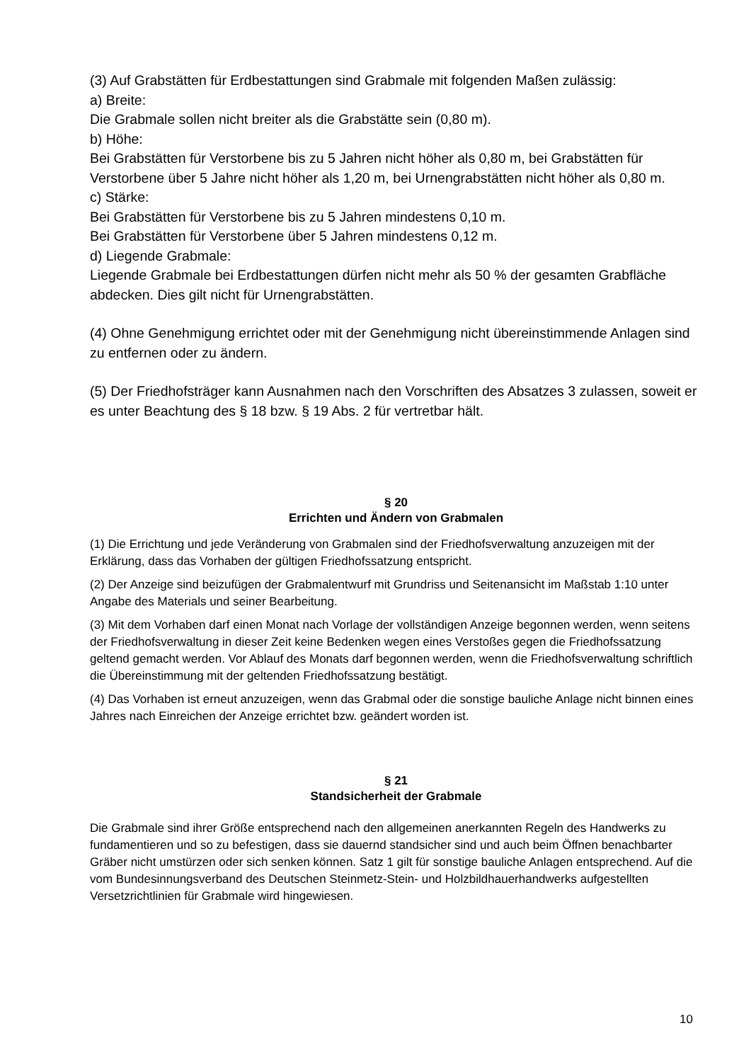(3) Auf Grabstätten für Erdbestattungen sind Grabmale mit folgenden Maßen zulässig:
a) Breite:
Die Grabmale sollen nicht breiter als die Grabstätte sein (0,80 m).
b) Höhe:
Bei Grabstätten für Verstorbene bis zu 5 Jahren nicht höher als 0,80 m, bei Grabstätten für Verstorbene über 5 Jahre nicht höher als 1,20 m, bei Urnengrabstätten nicht höher als 0,80 m.
c) Stärke:
Bei Grabstätten für Verstorbene bis zu 5 Jahren mindestens 0,10 m.
Bei Grabstätten für Verstorbene über 5 Jahren mindestens 0,12 m.
d) Liegende Grabmale:
Liegende Grabmale bei Erdbestattungen dürfen nicht mehr als 50 % der gesamten Grabfläche abdecken. Dies gilt nicht für Urnengrabstätten.
(4) Ohne Genehmigung errichtet oder mit der Genehmigung nicht übereinstimmende Anlagen sind zu entfernen oder zu ändern.
(5) Der Friedhofsträger kann Ausnahmen nach den Vorschriften des Absatzes 3 zulassen, soweit er es unter Beachtung des § 18 bzw. § 19 Abs. 2 für vertretbar hält.
§ 20
Errichten und Ändern von Grabmalen
(1) Die Errichtung und jede Veränderung von Grabmalen sind der Friedhofsverwaltung anzuzeigen mit der Erklärung, dass das Vorhaben der gültigen Friedhofssatzung entspricht.
(2) Der Anzeige sind beizufügen der Grabmalentwurf mit Grundriss und Seitenansicht im Maßstab 1:10 unter Angabe des Materials und seiner Bearbeitung.
(3) Mit dem Vorhaben darf einen Monat nach Vorlage der vollständigen Anzeige begonnen werden, wenn seitens der Friedhofsverwaltung in dieser Zeit keine Bedenken wegen eines Verstoßes gegen die Friedhofssatzung geltend gemacht werden. Vor Ablauf des Monats darf begonnen werden, wenn die Friedhofsverwaltung schriftlich die Übereinstimmung mit der geltenden Friedhofssatzung bestätigt.
(4) Das Vorhaben ist erneut anzuzeigen, wenn das Grabmal oder die sonstige bauliche Anlage nicht binnen eines Jahres nach Einreichen der Anzeige errichtet bzw. geändert worden ist.
§ 21
Standsicherheit der Grabmale
Die Grabmale sind ihrer Größe entsprechend nach den allgemeinen anerkannten Regeln des Handwerks zu fundamentieren und so zu befestigen, dass sie dauernd standsicher sind und auch beim Öffnen benachbarter Gräber nicht umstürzen oder sich senken können. Satz 1 gilt für sonstige bauliche Anlagen entsprechend. Auf die vom Bundesinnungsverband des Deutschen Steinmetz-Stein- und Holzbildhauerhandwerks aufgestellten Versetzrichtlinien für Grabmale wird hingewiesen.
10